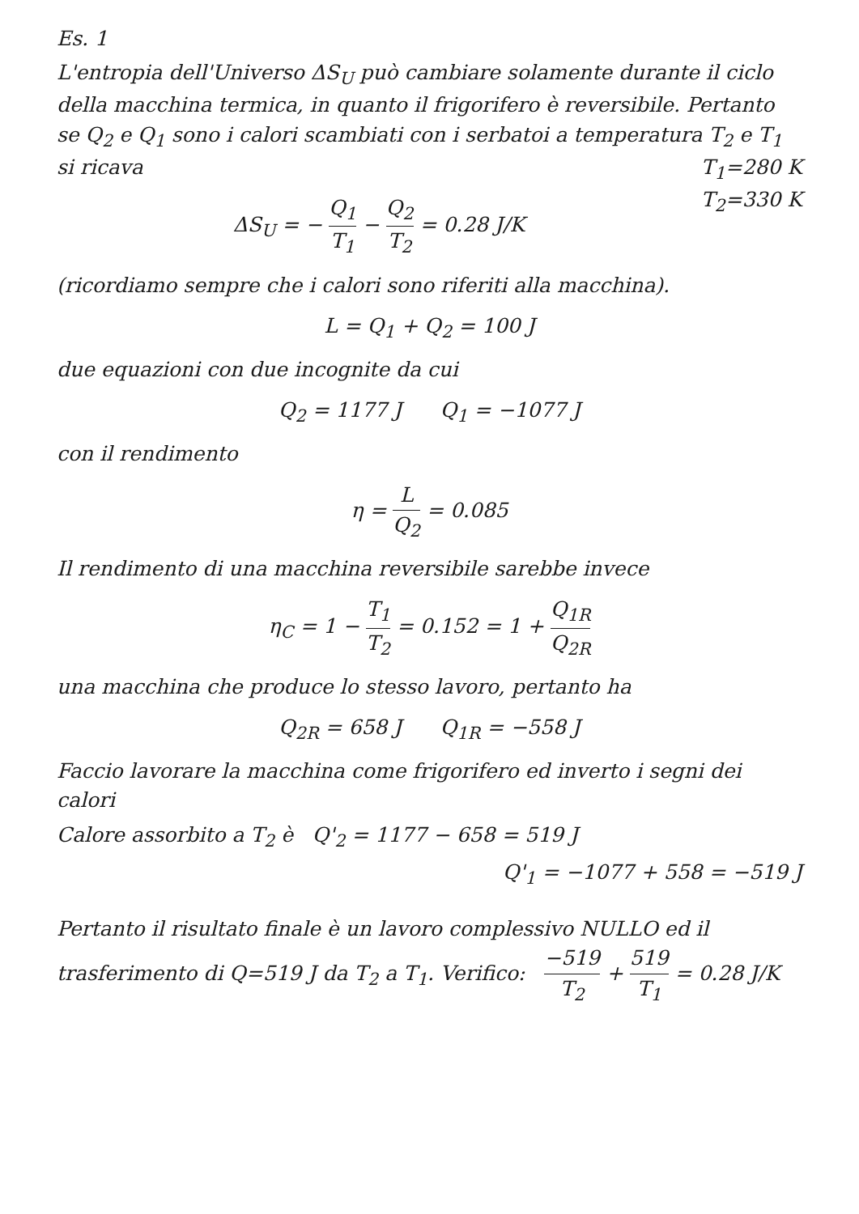Es. 1
L'entropia dell'Universo ΔS<sub>U</sub> può cambiare solamente durante il ciclo della macchina termica, in quanto il frigorifero è reversibile. Pertanto se Q<sub>2</sub> e Q<sub>1</sub> sono i calori scambiati con i serbatoi a temperatura T<sub>2</sub> e T<sub>1</sub> si ricava T<sub>1</sub>=280 K
T<sub>2</sub>=330 K
ΔS<sub>U</sub> = − Q<sub>1</sub> T<sub>1</sub> − Q<sub>2</sub> T<sub>2</sub> = 0.28 J/K
(ricordiamo sempre che i calori sono riferiti alla macchina).
L = Q<sub>1</sub> + Q<sub>2</sub> = 100 J
due equazioni con due incognite da cui
Q<sub>2</sub> = 1177 J Q<sub>1</sub> = −1077 J
con il rendimento
η = L Q<sub>2</sub> = 0.085
Il rendimento di una macchina reversibile sarebbe invece
η<sub>C</sub> = 1 − T<sub>1</sub> T<sub>2</sub> = 0.152 = 1 + Q<sub>1R</sub> Q<sub>2R</sub>
una macchina che produce lo stesso lavoro, pertanto ha
Q<sub>2R</sub> = 658 J Q<sub>1R</sub> = −558 J
Faccio lavorare la macchina come frigorifero ed inverto i segni dei calori
Calore assorbito a T<sub>2</sub> è Q'<sub>2</sub> = 1177 − 658 = 519 J
Q'<sub>1</sub> = −1077 + 558 = −519 J
Pertanto il risultato finale è un lavoro complessivo NULLO ed il trasferimento di Q=519 J da T<sub>2</sub> a T<sub>1</sub>. Verifico: −519 T<sub>2</sub> + 519 T<sub>1</sub> = 0.28 J/K